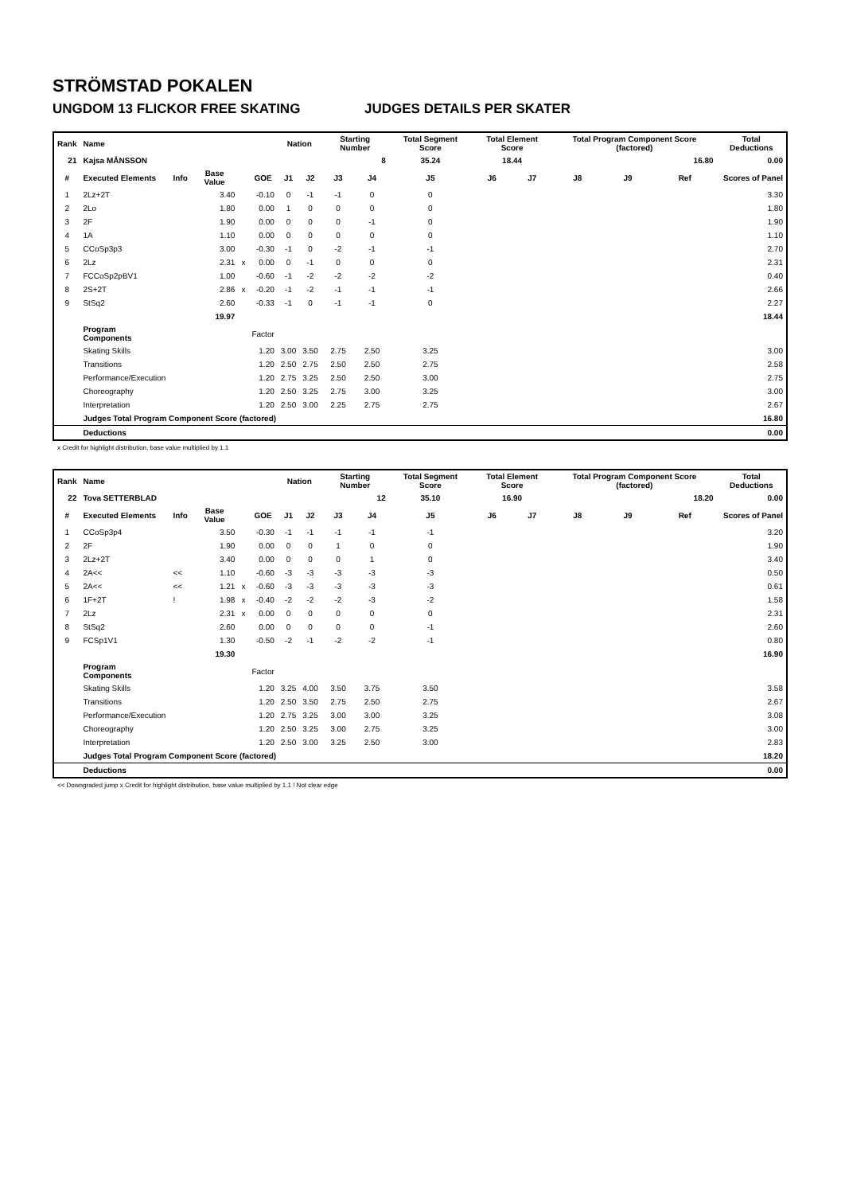STRÖMSTAD POKALEN
UNGDOM 13 FLICKOR FREE SKATING JUDGES DETAILS PER SKATER
| Rank | Name | | | | | Nation | | Starting Number | | Total Segment Score | Total Element Score | | Total Program Component Score (factored) | | | Total Deductions |
| --- | --- | --- | --- | --- | --- | --- | --- | --- | --- | --- | --- | --- | --- | --- | --- | --- |
| 21 | Kajsa MÅNSSON | | | | | | | 8 | | 35.24 | 18.44 | | 16.80 | | | 0.00 |
| # | Executed Elements | Info | Base Value | | GOE | J1 | J2 | J3 | J4 | J5 | J6 | J7 | J8 | J9 | Ref | Scores of Panel |
| 1 | 2Lz+2T | | 3.40 | | -0.10 | 0 | -1 | -1 | 0 | 0 | | | | | | 3.30 |
| 2 | 2Lo | | 1.80 | | 0.00 | 1 | 0 | 0 | 0 | 0 | | | | | | 1.80 |
| 3 | 2F | | 1.90 | | 0.00 | 0 | 0 | 0 | -1 | 0 | | | | | | 1.90 |
| 4 | 1A | | 1.10 | | 0.00 | 0 | 0 | 0 | 0 | 0 | | | | | | 1.10 |
| 5 | CCoSp3p3 | | 3.00 | | -0.30 | -1 | 0 | -2 | -1 | -1 | | | | | | 2.70 |
| 6 | 2Lz | | 2.31 | x | 0.00 | 0 | -1 | 0 | 0 | 0 | | | | | | 2.31 |
| 7 | FCCoSp2pBV1 | | 1.00 | | -0.60 | -1 | -2 | -2 | -2 | -2 | | | | | | 0.40 |
| 8 | 2S+2T | | 2.86 | x | -0.20 | -1 | -2 | -1 | -1 | -1 | | | | | | 2.66 |
| 9 | StSq2 | | 2.60 | | -0.33 | -1 | 0 | -1 | -1 | 0 | | | | | | 2.27 |
| | | | 19.97 | | | | | | | | | | | | | 18.44 |
| | Program Components | | | | Factor | | | | | | | | | | | |
| | Skating Skills | | | | 1.20 | 3.00 | 3.50 | 2.75 | 2.50 | 3.25 | | | | | | 3.00 |
| | Transitions | | | | 1.20 | 2.50 | 2.75 | 2.50 | 2.50 | 2.75 | | | | | | 2.58 |
| | Performance/Execution | | | | 1.20 | 2.75 | 3.25 | 2.50 | 2.50 | 3.00 | | | | | | 2.75 |
| | Choreography | | | | 1.20 | 2.50 | 3.25 | 2.75 | 3.00 | 3.25 | | | | | | 3.00 |
| | Interpretation | | | | 1.20 | 2.50 | 3.00 | 2.25 | 2.75 | 2.75 | | | | | | 2.67 |
| | Judges Total Program Component Score (factored) | | | | | | | | | | | | | | | 16.80 |
| | Deductions | | | | | | | | | | | | | | | 0.00 |
x Credit for highlight distribution, base value multiplied by 1.1
| Rank | Name | | | | | Nation | | Starting Number | | Total Segment Score | Total Element Score | | Total Program Component Score (factored) | | | Total Deductions |
| --- | --- | --- | --- | --- | --- | --- | --- | --- | --- | --- | --- | --- | --- | --- | --- | --- |
| 22 | Tova SETTERBLAD | | | | | | | 12 | | 35.10 | 16.90 | | 18.20 | | | 0.00 |
| # | Executed Elements | Info | Base Value | | GOE | J1 | J2 | J3 | J4 | J5 | J6 | J7 | J8 | J9 | Ref | Scores of Panel |
| 1 | CCoSp3p4 | | 3.50 | | -0.30 | -1 | -1 | -1 | -1 | -1 | | | | | | 3.20 |
| 2 | 2F | | 1.90 | | 0.00 | 0 | 0 | 1 | 0 | 0 | | | | | | 1.90 |
| 3 | 2Lz+2T | | 3.40 | | 0.00 | 0 | 0 | 0 | 1 | 0 | | | | | | 3.40 |
| 4 | 2A<< | << | 1.10 | | -0.60 | -3 | -3 | -3 | -3 | -3 | | | | | | 0.50 |
| 5 | 2A<< | << | 1.21 | x | -0.60 | -3 | -3 | -3 | -3 | -3 | | | | | | 0.61 |
| 6 | 1F+2T | ! | 1.98 | x | -0.40 | -2 | -2 | -2 | -3 | -2 | | | | | | 1.58 |
| 7 | 2Lz | | 2.31 | x | 0.00 | 0 | 0 | 0 | 0 | 0 | | | | | | 2.31 |
| 8 | StSq2 | | 2.60 | | 0.00 | 0 | 0 | 0 | 0 | -1 | | | | | | 2.60 |
| 9 | FCSp1V1 | | 1.30 | | -0.50 | -2 | -1 | -2 | -2 | -1 | | | | | | 0.80 |
| | | | 19.30 | | | | | | | | | | | | | 16.90 |
| | Program Components | | | | Factor | | | | | | | | | | | |
| | Skating Skills | | | | 1.20 | 3.25 | 4.00 | 3.50 | 3.75 | 3.50 | | | | | | 3.58 |
| | Transitions | | | | 1.20 | 2.50 | 3.50 | 2.75 | 2.50 | 2.75 | | | | | | 2.67 |
| | Performance/Execution | | | | 1.20 | 2.75 | 3.25 | 3.00 | 3.00 | 3.25 | | | | | | 3.08 |
| | Choreography | | | | 1.20 | 2.50 | 3.25 | 3.00 | 2.75 | 3.25 | | | | | | 3.00 |
| | Interpretation | | | | 1.20 | 2.50 | 3.00 | 3.25 | 2.50 | 3.00 | | | | | | 2.83 |
| | Judges Total Program Component Score (factored) | | | | | | | | | | | | | | | 18.20 |
| | Deductions | | | | | | | | | | | | | | | 0.00 |
<< Downgraded jump x Credit for highlight distribution, base value multiplied by 1.1 ! Not clear edge